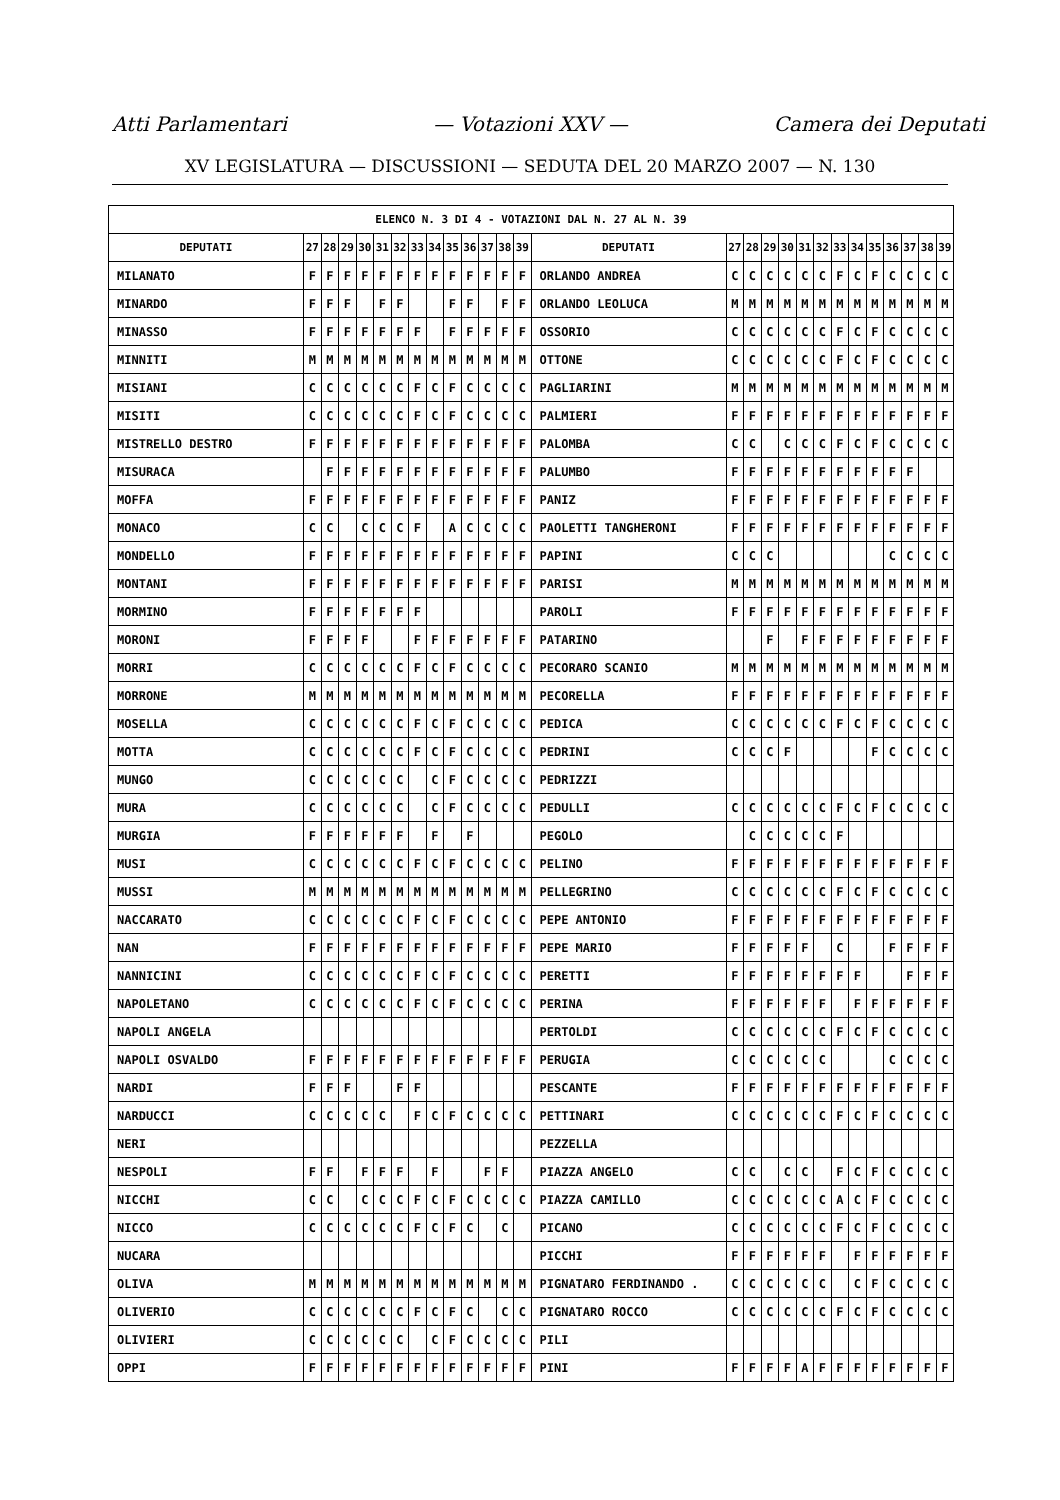Atti Parlamentari — Votazioni XXV — Camera dei Deputati
XV LEGISLATURA — DISCUSSIONI — SEDUTA DEL 20 MARZO 2007 — N. 130
| ELENCO N. 3 DI 4 - VOTAZIONI DAL N. 27 AL N. 39 | | | | | | | | | | | | | | | | | | | | | | | | | | | |
| --- | --- | --- | --- | --- | --- | --- | --- | --- | --- | --- | --- | --- | --- | --- | --- | --- | --- | --- | --- | --- | --- | --- | --- | --- | --- | --- | --- |
| DEPUTATI | 27 | 28 | 29 | 30 | 31 | 32 | 33 | 34 | 35 | 36 | 37 | 38 | 39 | DEPUTATI | 27 | 28 | 29 | 30 | 31 | 32 | 33 | 34 | 35 | 36 | 37 | 38 | 39 |
| MILANATO | F | F | F | F | F | F | F | F | F | F | F | F | F | ORLANDO ANDREA | C | C | C | C | C | C | F | C | F | C | C | C | C |
| MINARDO | F | F | F | | F | F | | | F | F | | F | F | ORLANDO LEOLUCA | M | M | M | M | M | M | M | M | M | M | M | M | M |
| MINASSO | F | F | F | F | F | F | F | | F | F | F | F | F | OSSORIO | C | C | C | C | C | C | F | C | F | C | C | C | C |
| MINNITI | M | M | M | M | M | M | M | M | M | M | M | M | M | OTTONE | C | C | C | C | C | C | F | C | F | C | C | C | C |
| MISIANI | C | C | C | C | C | C | F | C | F | C | C | C | C | PAGLIARINI | M | M | M | M | M | M | M | M | M | M | M | M | M |
| MISITI | C | C | C | C | C | C | F | C | F | C | C | C | C | PALMIERI | F | F | F | F | F | F | F | F | F | F | F | F | F |
| MISTRELLO DESTRO | F | F | F | F | F | F | F | F | F | F | F | F | F | PALOMBA | C | C | | C | C | C | F | C | F | C | C | C | C |
| MISURACA | | F | F | F | F | F | F | F | F | F | F | F | F | PALUMBO | F | F | F | F | F | F | F | F | F | F | F | | |
| MOFFA | F | F | F | F | F | F | F | F | F | F | F | F | F | PANIZ | F | F | F | F | F | F | F | F | F | F | F | F | F |
| MONACO | C | C | | C | C | C | F | | A | C | C | C | C | PAOLETTI TANGHERONI | F | F | F | F | F | F | F | F | F | F | F | F | F |
| MONDELLO | F | F | F | F | F | F | F | F | F | F | F | F | F | PAPINI | C | C | C | | | | | | | C | C | C | C |
| MONTANI | F | F | F | F | F | F | F | F | F | F | F | F | F | PARISI | M | M | M | M | M | M | M | M | M | M | M | M | M |
| MORMINO | F | F | F | F | F | F | F | | | | | | | PAROLI | F | F | F | F | F | F | F | F | F | F | F | F | F |
| MORONI | F | F | F | F | | | F | F | F | F | F | F | F | PATARINO | | | F | | F | F | F | F | F | F | F | F | F |
| MORRI | C | C | C | C | C | C | F | C | F | C | C | C | C | PECORARO SCANIO | M | M | M | M | M | M | M | M | M | M | M | M | M |
| MORRONE | M | M | M | M | M | M | M | M | M | M | M | M | M | PECORELLA | F | F | F | F | F | F | F | F | F | F | F | F | F |
| MOSELLA | C | C | C | C | C | C | F | C | F | C | C | C | C | PEDICA | C | C | C | C | C | C | F | C | F | C | C | C | C |
| MOTTA | C | C | C | C | C | C | F | C | F | C | C | C | C | PEDRINI | C | C | C | F | | | | | F | C | C | C | C |
| MUNGO | C | C | C | C | C | C | | C | F | C | C | C | C | PEDRIZZI | | | | | | | | | | | | | |
| MURA | C | C | C | C | C | C | | C | F | C | C | C | C | PEDULLI | C | C | C | C | C | C | F | C | F | C | C | C | C |
| MURGIA | F | F | F | F | F | F | | F | | F | | | | PEGOLO | | C | C | C | C | C | F | | | | | | |
| MUSI | C | C | C | C | C | C | F | C | F | C | C | C | C | PELINO | F | F | F | F | F | F | F | F | F | F | F | F | F |
| MUSSI | M | M | M | M | M | M | M | M | M | M | M | M | M | PELLEGRINO | C | C | C | C | C | C | F | C | F | C | C | C | C |
| NACCARATO | C | C | C | C | C | C | F | C | F | C | C | C | C | PEPE ANTONIO | F | F | F | F | F | F | F | F | F | F | F | F | F |
| NAN | F | F | F | F | F | F | F | F | F | F | F | F | F | PEPE MARIO | F | F | F | F | F | | C | | | F | F | F | F |
| NANNICINI | C | C | C | C | C | C | F | C | F | C | C | C | C | PERETTI | F | F | F | F | F | F | F | F | | | F | F | F |
| NAPOLETANO | C | C | C | C | C | C | F | C | F | C | C | C | C | PERINA | F | F | F | F | F | F | | F | F | F | F | F | F |
| NAPOLI ANGELA | | | | | | | | | | | | | | PERTOLDI | C | C | C | C | C | C | F | C | F | C | C | C | C |
| NAPOLI OSVALDO | F | F | F | F | F | F | F | F | F | F | F | F | F | PERUGIA | C | C | C | C | C | C | | | | C | C | C | C |
| NARDI | F | F | F | | | F | F | | | | | | | PESCANTE | F | F | F | F | F | F | F | F | F | F | F | F | F |
| NARDUCCI | C | C | C | C | C | | F | C | F | C | C | C | C | PETTINARI | C | C | C | C | C | C | F | C | F | C | C | C | C |
| NERI | | | | | | | | | | | | | | PEZZELLA | | | | | | | | | | | | | |
| NESPOLI | F | F | | F | F | F | | F | | | F | F | | PIAZZA ANGELO | C | C | | C | C | | F | C | F | C | C | C | C |
| NICCHI | C | C | | C | C | C | F | C | F | C | C | C | C | PIAZZA CAMILLO | C | C | C | C | C | C | A | C | F | C | C | C | C |
| NICCO | C | C | C | C | C | C | F | C | F | C | | C | | PICANO | C | C | C | C | C | C | F | C | F | C | C | C | C |
| NUCARA | | | | | | | | | | | | | | PICCHI | F | F | F | F | F | F | | F | F | F | F | F | F |
| OLIVA | M | M | M | M | M | M | M | M | M | M | M | M | M | PIGNATARO FERDINANDO . | C | C | C | C | C | C | | C | F | C | C | C | C |
| OLIVERIO | C | C | C | C | C | C | F | C | F | C | | C | C | PIGNATARO ROCCO | C | C | C | C | C | C | F | C | F | C | C | C | C |
| OLIVIERI | C | C | C | C | C | C | | C | F | C | C | C | C | PILI | | | | | | | | | | | | | |
| OPPI | F | F | F | F | F | F | F | F | F | F | F | F | F | PINI | F | F | F | F | A | F | F | F | F | F | F | F | F |